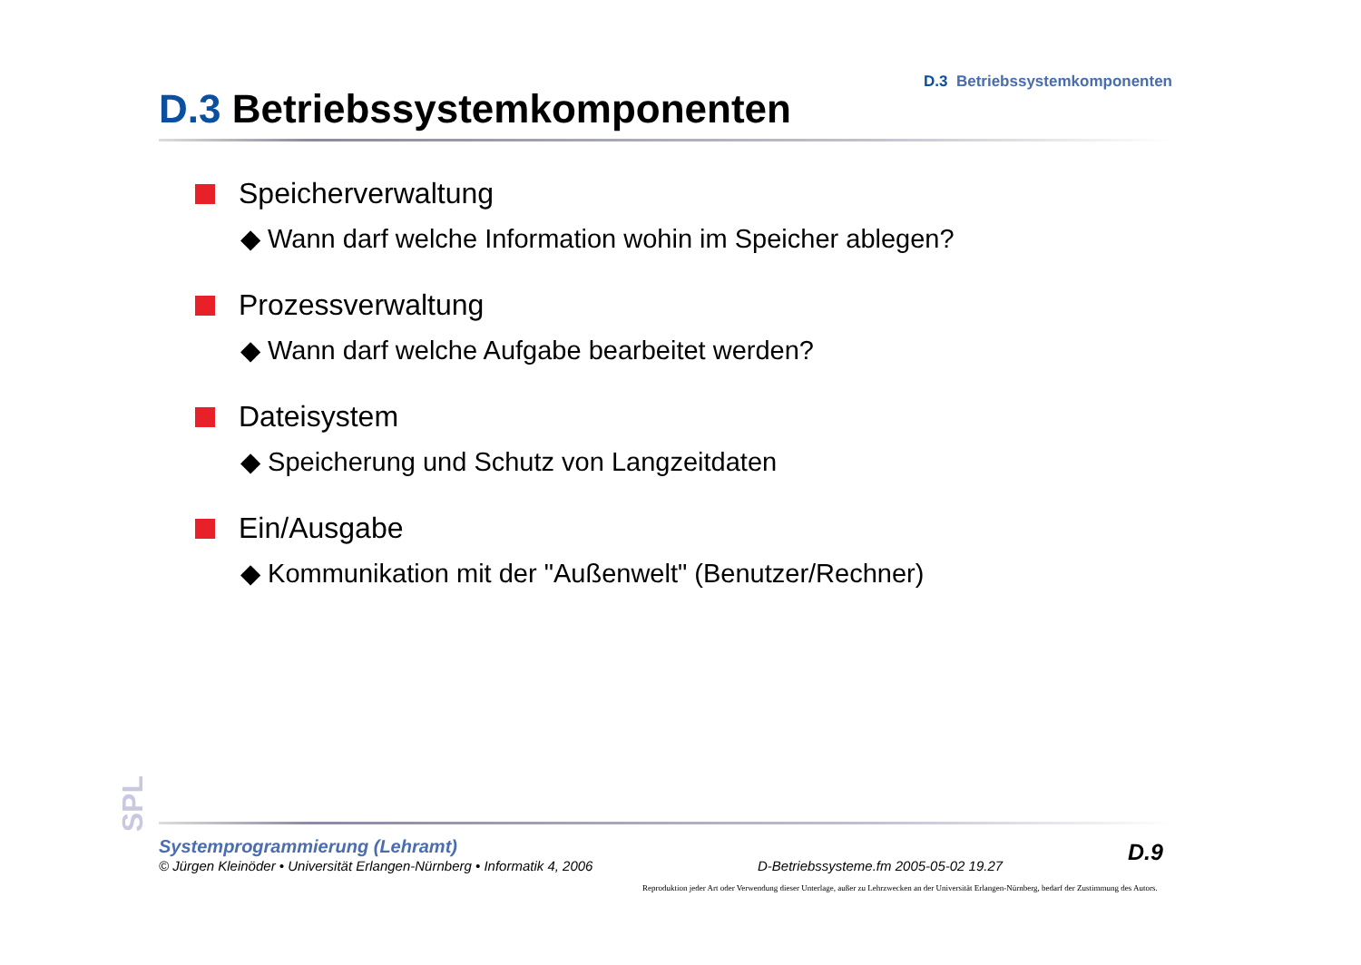D.3 Betriebssystemkomponenten
D.3 Betriebssystemkomponenten
Speicherverwaltung
◆ Wann darf welche Information wohin im Speicher ablegen?
Prozessverwaltung
◆ Wann darf welche Aufgabe bearbeitet werden?
Dateisystem
◆ Speicherung und Schutz von Langzeitdaten
Ein/Ausgabe
◆ Kommunikation mit der "Außenwelt" (Benutzer/Rechner)
SPL
Systemprogrammierung (Lehramt)
© Jürgen Kleinöder • Universität Erlangen-Nürnberg • Informatik 4, 2006
D-Betriebssysteme.fm 2005-05-02 19.27
D.9
Reproduktion jeder Art oder Verwendung dieser Unterlage, außer zu Lehrzwecken an der Universität Erlangen-Nürnberg, bedarf der Zustimmung des Autors.